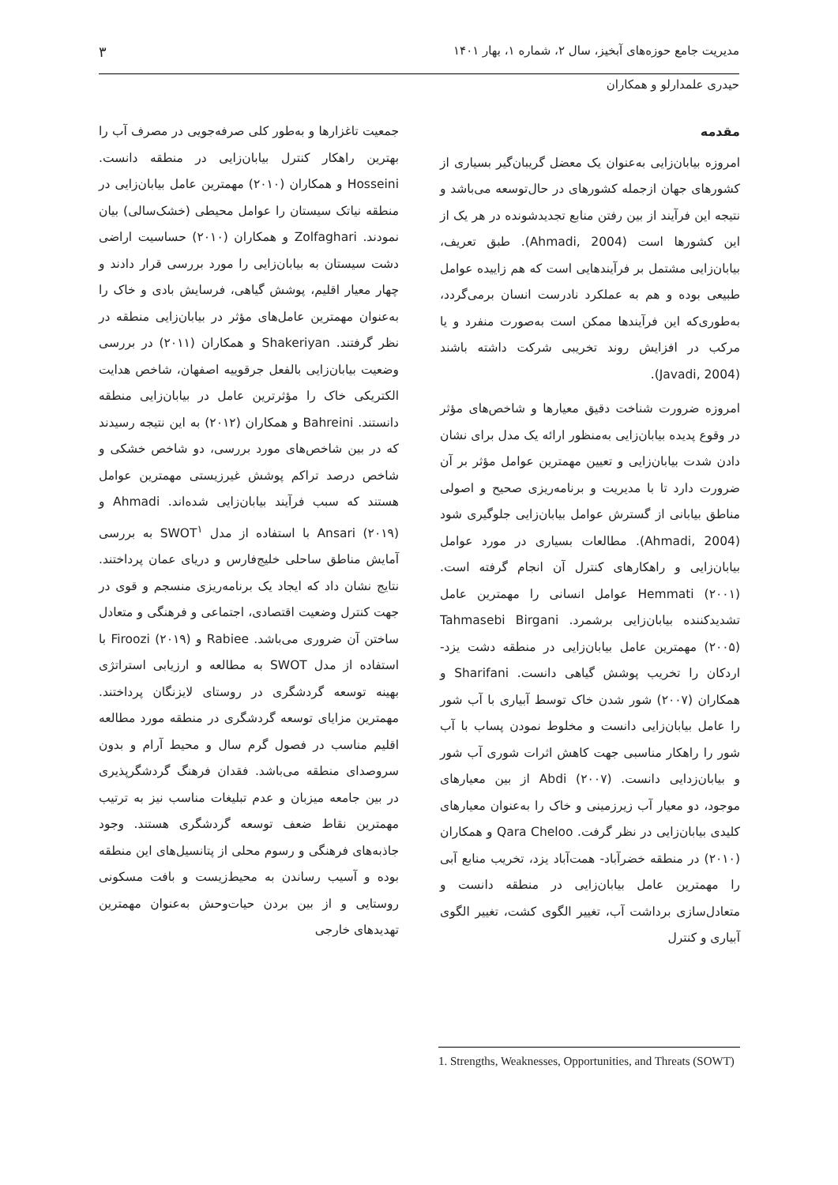مدیریت جامع حوزه‌های آبخیز، سال ۲، شماره ۱، بهار ۱۴۰۱ ۳
حیدری علمدارلو و همکاران
مقدمه
امروزه بیابان‌زایی به‌عنوان یک معضل گریبان‌گیر بسیاری از کشورهای جهان ازجمله کشورهای در حال‌توسعه می‌باشد و نتیجه این فرآیند از بین رفتن منابع تجدیدشونده در هر یک از این کشورها است (Ahmadi, 2004). طبق تعریف، بیابان‌زایی مشتمل بر فرآیندهایی است که هم زاییده عوامل طبیعی بوده و هم به عملکرد نادرست انسان برمی‌گردد، به‌طوری‌که این فرآیندها ممکن است به‌صورت منفرد و یا مرکب در افزایش روند تخریبی شرکت داشته باشند (Javadi, 2004).
امروزه ضرورت شناخت دقیق معیارها و شاخص‌های مؤثر در وقوع پدیده بیابان‌زایی به‌منظور ارائه یک مدل برای نشان دادن شدت بیابان‌زایی و تعیین مهمترین عوامل مؤثر بر آن ضرورت دارد تا با مدیریت و برنامه‌ریزی صحیح و اصولی مناطق بیابانی از گسترش عوامل بیابان‌زایی جلوگیری شود (Ahmadi, 2004). مطالعات بسیاری در مورد عوامل بیابان‌زایی و راهکارهای کنترل آن انجام گرفته است. Hemmati (۲۰۰۱) عوامل انسانی را مهمترین عامل تشدیدکننده بیابان‌زایی برشمرد. Tahmasebi Birgani (۲۰۰۵) مهمترین عامل بیابان‌زایی در منطقه دشت یزد- اردکان را تخریب پوشش گیاهی دانست. Sharifani و همکاران (۲۰۰۷) شور شدن خاک توسط آبیاری با آب شور را عامل بیابان‌زایی دانست و مخلوط نمودن پساب با آب شور را راهکار مناسبی جهت کاهش اثرات شوری آب شور و بیابان‌زدایی دانست. Abdi (۲۰۰۷) از بین معیارهای موجود، دو معیار آب زیرزمینی و خاک را به‌عنوان معیارهای کلیدی بیابان‌زایی در نظر گرفت. Qara Cheloo و همکاران (۲۰۱۰) در منطقه خضرآباد- همت‌آباد یزد، تخریب منابع آبی را مهمترین عامل بیابان‌زایی در منطقه دانست و متعادل‌سازی برداشت آب، تغییر الگوی کشت، تغییر الگوی آبیاری و کنترل
جمعیت تاغزارها و به‌طور کلی صرفه‌جویی در مصرف آب را بهترین راهکار کنترل بیابان‌زایی در منطقه دانست. Hosseini و همکاران (۲۰۱۰) مهمترین عامل بیابان‌زایی در منطقه نیاتک سیستان را عوامل محیطی (خشک‌سالی) بیان نمودند. Zolfaghari و همکاران (۲۰۱۰) حساسیت اراضی دشت سیستان به بیابان‌زایی را مورد بررسی قرار دادند و چهار معیار اقلیم، پوشش گیاهی، فرسایش بادی و خاک را به‌عنوان مهمترین عامل‌های مؤثر در بیابان‌زایی منطقه در نظر گرفتند. Shakeriyan و همکاران (۲۰۱۱) در بررسی وضعیت بیابان‌زایی بالفعل جرقوییه اصفهان، شاخص هدایت الکتریکی خاک را مؤثرترین عامل در بیابان‌زایی منطقه دانستند. Bahreini و همکاران (۲۰۱۲) به این نتیجه رسیدند که در بین شاخص‌های مورد بررسی، دو شاخص خشکی و شاخص درصد تراکم پوشش غیرزیستی مهمترین عوامل هستند که سبب فرآیند بیابان‌زایی شده‌اند. Ahmadi و Ansari (۲۰۱۹) با استفاده از مدل SWOT<sup>۱</sup> به بررسی آمایش مناطق ساحلی خلیج‌فارس و دریای عمان پرداختند. نتایج نشان داد که ایجاد یک برنامه‌ریزی منسجم و قوی در جهت کنترل وضعیت اقتصادی، اجتماعی و فرهنگی و متعادل ساختن آن ضروری می‌باشد. Rabiee و Firoozi (۲۰۱۹) با استفاده از مدل SWOT به مطالعه و ارزیابی استراتژی بهینه توسعه گردشگری در روستای لایزنگان پرداختند. مهمترین مزایای توسعه گردشگری در منطقه مورد مطالعه اقلیم مناسب در فصول گرم سال و محیط آرام و بدون سروصدای منطقه می‌باشد. فقدان فرهنگ گردشگرپذیری در بین جامعه میزبان و عدم تبلیغات مناسب نیز به ترتیب مهمترین نقاط ضعف توسعه گردشگری هستند. وجود جاذبه‌های فرهنگی و رسوم محلی از پتانسیل‌های این منطقه بوده و آسیب رساندن به محیط‌زیست و بافت مسکونی روستایی و از بین بردن حیات‌وحش به‌عنوان مهمترین تهدیدهای خارجی
1. Strengths, Weaknesses, Opportunities, and Threats (SOWT)